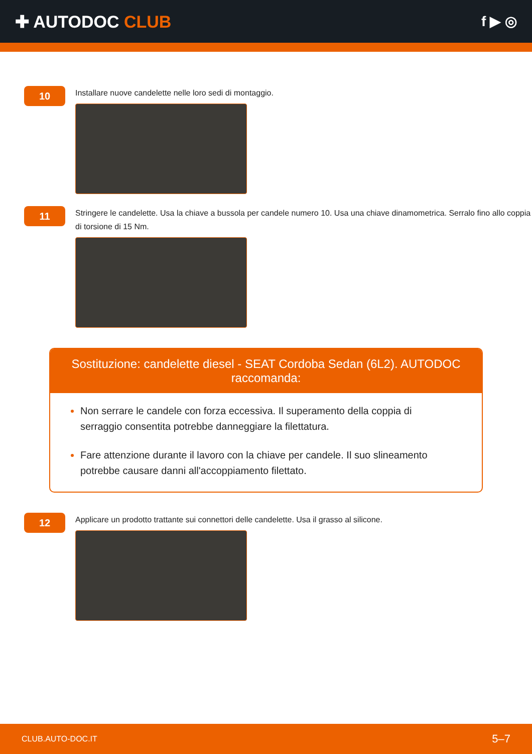✚ AUTODOC CLUB
f ▶ ◎
10
Installare nuove candelette nelle loro sedi di montaggio.
11
Stringere le candelette. Usa la chiave a bussola per candele numero 10. Usa una chiave dinamometrica. Serralo fino allo coppia di torsione di 15 Nm.
Sostituzione: candelette diesel - SEAT Cordoba Sedan (6L2). AUTODOC raccomanda:
Non serrare le candele con forza eccessiva. Il superamento della coppia di serraggio consentita potrebbe danneggiare la filettatura.
Fare attenzione durante il lavoro con la chiave per candele. Il suo slineamento potrebbe causare danni all'accoppiamento filettato.
12
Applicare un prodotto trattante sui connettori delle candelette. Usa il grasso al silicone.
CLUB.AUTO-DOC.IT 5–7